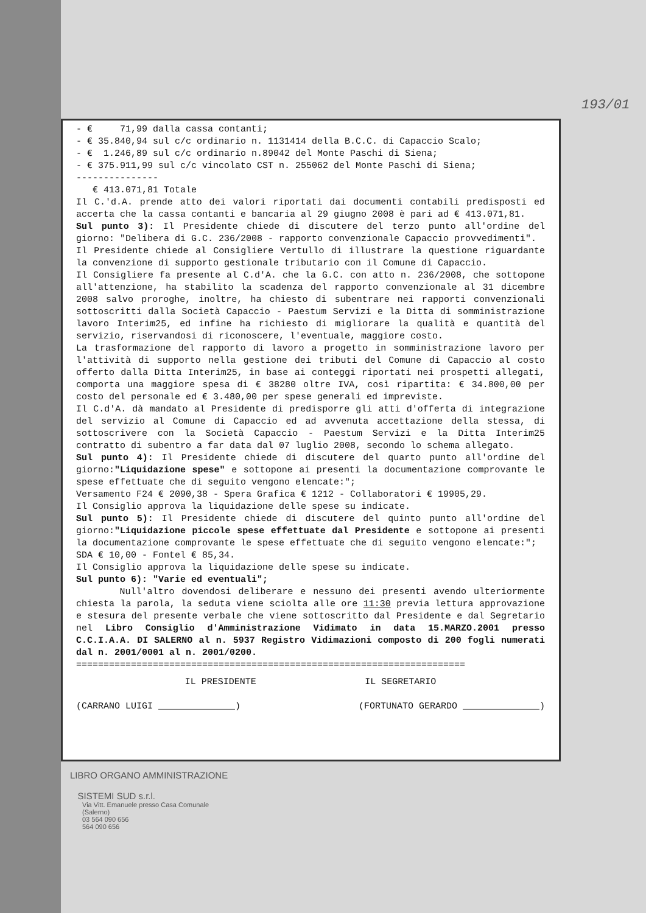193/01
- € 71,99 dalla cassa contanti;
- € 35.840,94 sul c/c ordinario n. 1131414 della B.C.C. di Capaccio Scalo;
- € 1.246,89 sul c/c ordinario n.89042 del Monte Paschi di Siena;
- € 375.911,99 sul c/c vincolato CST n. 255062 del Monte Paschi di Siena;
---------------
€ 413.071,81 Totale
Il C.'d.A. prende atto dei valori riportati dai documenti contabili predisposti ed accerta che la cassa contanti e bancaria al 29 giugno 2008 è pari ad € 413.071,81.
Sul punto 3): Il Presidente chiede di discutere del terzo punto all'ordine del giorno: "Delibera di G.C. 236/2008 - rapporto convenzionale Capaccio provvedimenti".
Il Presidente chiede al Consigliere Vertullo di illustrare la questione riguardante la convenzione di supporto gestionale tributario con il Comune di Capaccio.
Il Consigliere fa presente al C.d'A. che la G.C. con atto n. 236/2008, che sottopone all'attenzione, ha stabilito la scadenza del rapporto convenzionale al 31 dicembre 2008 salvo proroghe, inoltre, ha chiesto di subentrare nei rapporti convenzionali sottoscritti dalla Società Capaccio - Paestum Servizi e la Ditta di somministrazione lavoro Interim25, ed infine ha richiesto di migliorare la qualità e quantità del servizio, riservandosi di riconoscere, l'eventuale, maggiore costo.
La trasformazione del rapporto di lavoro a progetto in somministrazione lavoro per l'attività di supporto nella gestione dei tributi del Comune di Capaccio al costo offerto dalla Ditta Interim25, in base ai conteggi riportati nei prospetti allegati, comporta una maggiore spesa di € 38280 oltre IVA, così ripartita: € 34.800,00 per costo del personale ed € 3.480,00 per spese generali ed impreviste.
Il C.d'A. dà mandato al Presidente di predisporre gli atti d'offerta di integrazione del servizio al Comune di Capaccio ed ad avvenuta accettazione della stessa, di sottoscrivere con la Società Capaccio - Paestum Servizi e la Ditta Interim25 contratto di subentro a far data dal 07 luglio 2008, secondo lo schema allegato.
Sul punto 4): Il Presidente chiede di discutere del quarto punto all'ordine del giorno:"Liquidazione spese" e sottopone ai presenti la documentazione comprovante le spese effettuate che di seguito vengono elencate:";
Versamento F24 € 2090,38 - Spera Grafica € 1212 - Collaboratori € 19905,29.
Il Consiglio approva la liquidazione delle spese su indicate.
Sul punto 5): Il Presidente chiede di discutere del quinto punto all'ordine del giorno:"Liquidazione piccole spese effettuate dal Presidente e sottopone ai presenti la documentazione comprovante le spese effettuate che di seguito vengono elencate:";
SDA € 10,00 - Fontel € 85,34.
Il Consiglio approva la liquidazione delle spese su indicate.
Sul punto 6): "Varie ed eventuali";
Null'altro dovendosi deliberare e nessuno dei presenti avendo ulteriormente chiesta la parola, la seduta viene sciolta alle ore 11:30 previa lettura approvazione e stesura del presente verbale che viene sottoscritto dal Presidente e dal Segretario nel Libro Consiglio d'Amministrazione Vidimato in data 15.MARZO.2001 presso C.C.I.A.A. DI SALERNO al n. 5937 Registro Vidimazioni composto di 200 fogli numerati dal n. 2001/0001 al n. 2001/0200.
=======================================================================
IL PRESIDENTE IL SEGRETARIO
(CARRANO LUIGI ______________) (FORTUNATO GERARDO ______________)
LIBRO ORGANO AMMINISTRAZIONE
SISTEMI SUD s.r.l.
Via Vitt. Emanuele presso Casa Comunale
(Salerno)
03 564 090 656
564 090 656